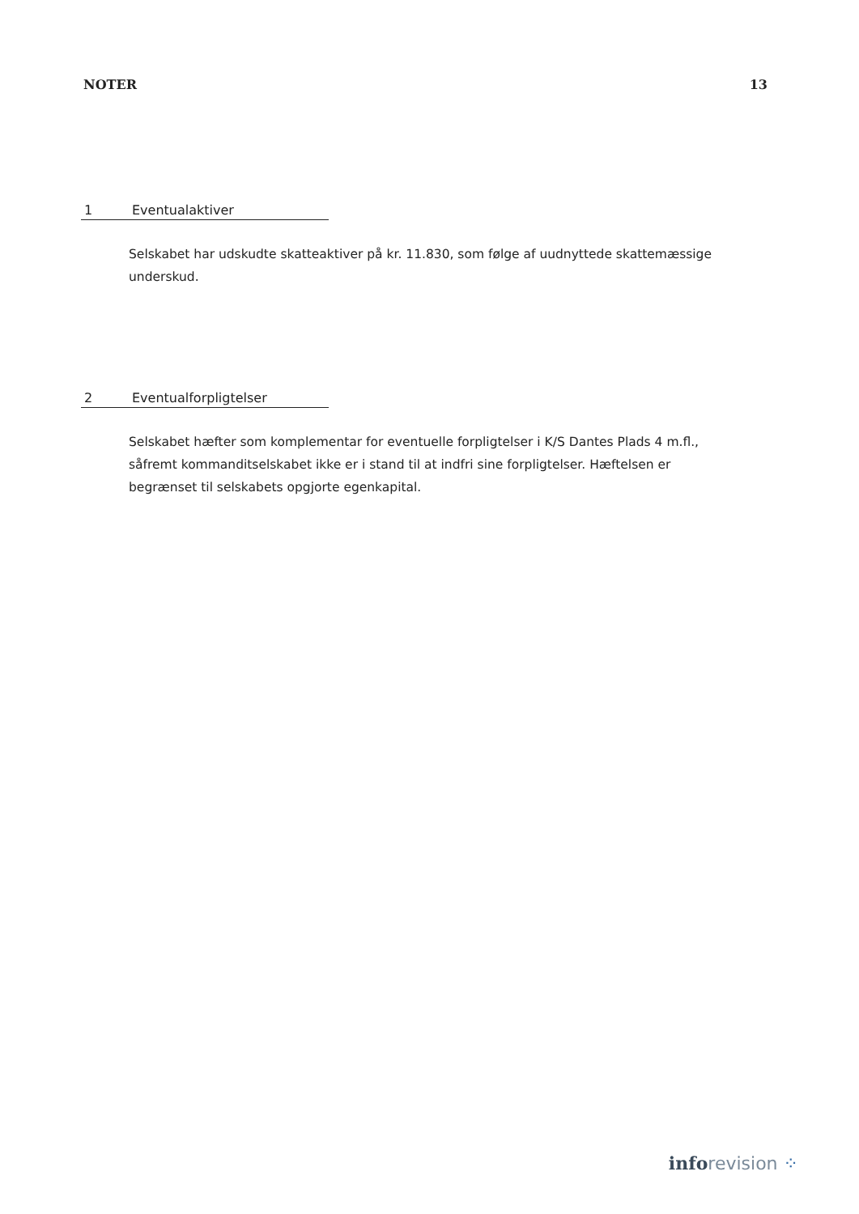NOTER 13
1 Eventualaktiver
Selskabet har udskudte skatteaktiver på kr. 11.830, som følge af uudnyttede skattemæssige underskud.
2 Eventualforpligtelser
Selskabet hæfter som komplementar for eventuelle forpligtelser i K/S Dantes Plads 4 m.fl., såfremt kommanditselskabet ikke er i stand til at indfri sine forpligtelser. Hæftelsen er begrænset til selskabets opgjorte egenkapital.
info revision ⁘